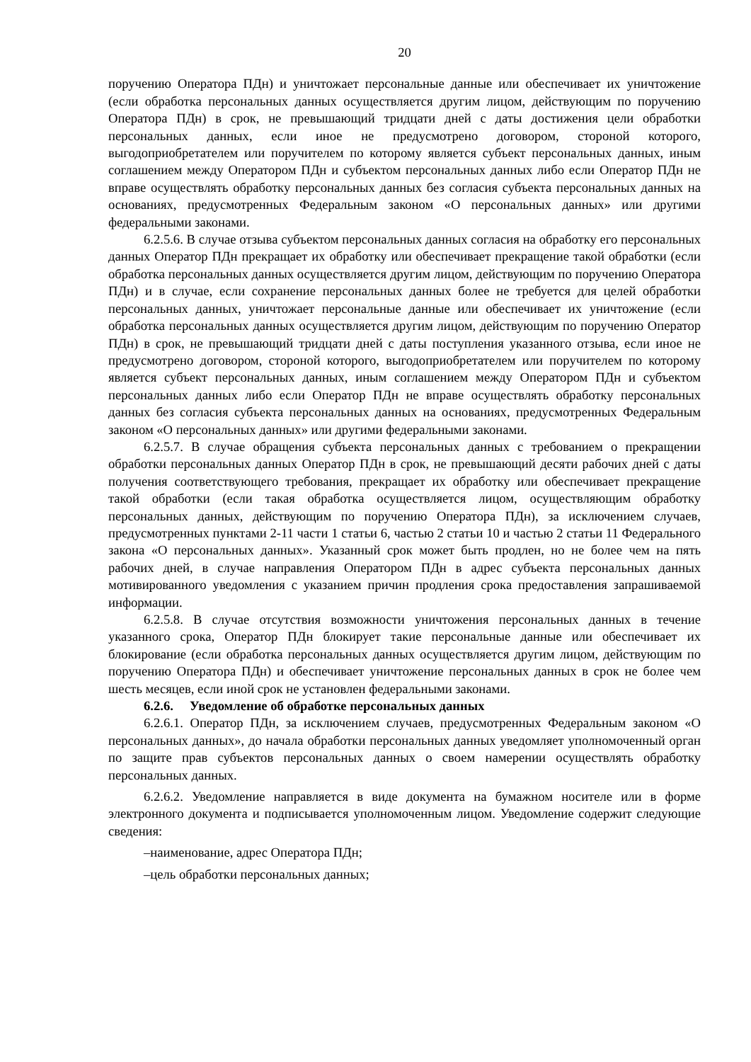20
поручению Оператора ПДн) и уничтожает персональные данные или обеспечивает их уничтожение (если обработка персональных данных осуществляется другим лицом, действующим по поручению Оператора ПДн) в срок, не превышающий тридцати дней с даты достижения цели обработки персональных данных, если иное не предусмотрено договором, стороной которого, выгодоприобретателем или поручителем по которому является субъект персональных данных, иным соглашением между Оператором ПДн и субъектом персональных данных либо если Оператор ПДн не вправе осуществлять обработку персональных данных без согласия субъекта персональных данных на основаниях, предусмотренных Федеральным законом «О персональных данных» или другими федеральными законами.
6.2.5.6. В случае отзыва субъектом персональных данных согласия на обработку его персональных данных Оператор ПДн прекращает их обработку или обеспечивает прекращение такой обработки (если обработка персональных данных осуществляется другим лицом, действующим по поручению Оператора ПДн) и в случае, если сохранение персональных данных более не требуется для целей обработки персональных данных, уничтожает персональные данные или обеспечивает их уничтожение (если обработка персональных данных осуществляется другим лицом, действующим по поручению Оператор ПДн) в срок, не превышающий тридцати дней с даты поступления указанного отзыва, если иное не предусмотрено договором, стороной которого, выгодоприобретателем или поручителем по которому является субъект персональных данных, иным соглашением между Оператором ПДн и субъектом персональных данных либо если Оператор ПДн не вправе осуществлять обработку персональных данных без согласия субъекта персональных данных на основаниях, предусмотренных Федеральным законом «О персональных данных» или другими федеральными законами.
6.2.5.7. В случае обращения субъекта персональных данных с требованием о прекращении обработки персональных данных Оператор ПДн в срок, не превышающий десяти рабочих дней с даты получения соответствующего требования, прекращает их обработку или обеспечивает прекращение такой обработки (если такая обработка осуществляется лицом, осуществляющим обработку персональных данных, действующим по поручению Оператора ПДн), за исключением случаев, предусмотренных пунктами 2-11 части 1 статьи 6, частью 2 статьи 10 и частью 2 статьи 11 Федерального закона «О персональных данных». Указанный срок может быть продлен, но не более чем на пять рабочих дней, в случае направления Оператором ПДн в адрес субъекта персональных данных мотивированного уведомления с указанием причин продления срока предоставления запрашиваемой информации.
6.2.5.8. В случае отсутствия возможности уничтожения персональных данных в течение указанного срока, Оператор ПДн блокирует такие персональные данные или обеспечивает их блокирование (если обработка персональных данных осуществляется другим лицом, действующим по поручению Оператора ПДн) и обеспечивает уничтожение персональных данных в срок не более чем шесть месяцев, если иной срок не установлен федеральными законами.
6.2.6. Уведомление об обработке персональных данных
6.2.6.1. Оператор ПДн, за исключением случаев, предусмотренных Федеральным законом «О персональных данных», до начала обработки персональных данных уведомляет уполномоченный орган по защите прав субъектов персональных данных о своем намерении осуществлять обработку персональных данных.
6.2.6.2. Уведомление направляется в виде документа на бумажном носителе или в форме электронного документа и подписывается уполномоченным лицом. Уведомление содержит следующие сведения:
–наименование, адрес Оператора ПДн;
–цель обработки персональных данных;